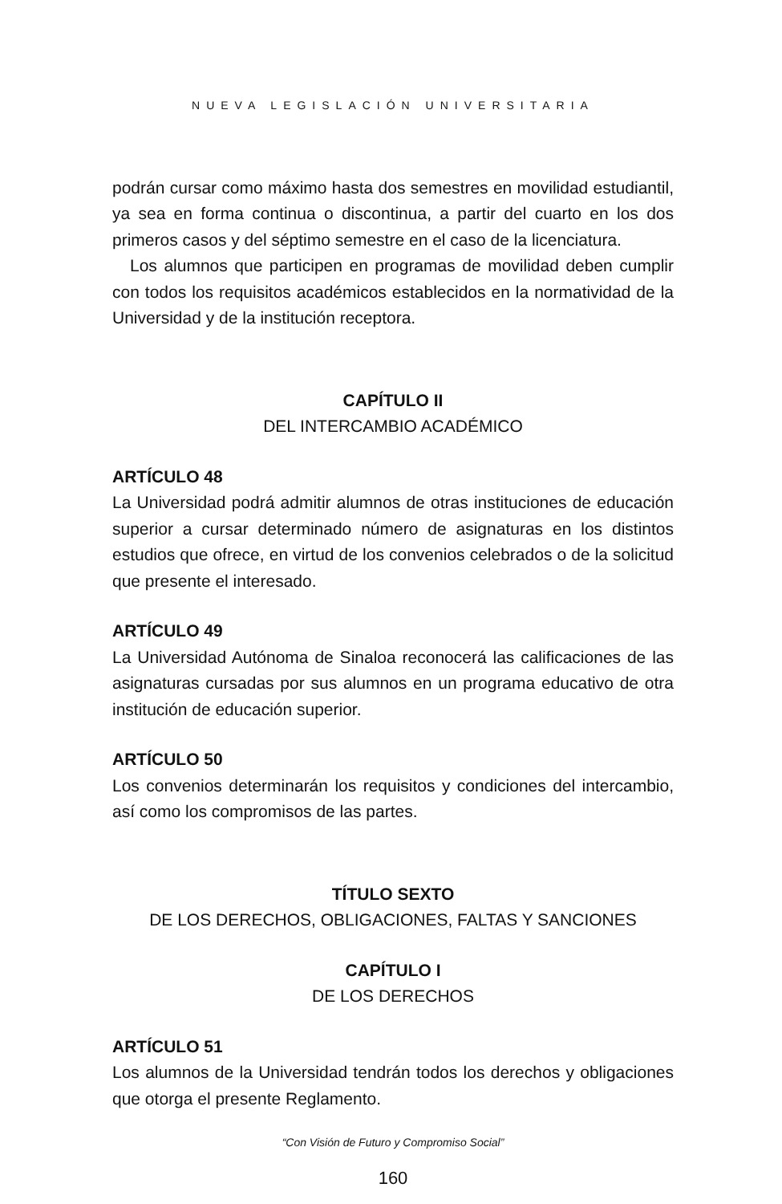NUEVA LEGISLACIÓN UNIVERSITARIA
podrán cursar como máximo hasta dos semestres en movilidad estudiantil, ya sea en forma continua o discontinua, a partir del cuarto en los dos primeros casos y del séptimo semestre en el caso de la licenciatura.
Los alumnos que participen en programas de movilidad deben cumplir con todos los requisitos académicos establecidos en la normatividad de la Universidad y de la institución receptora.
CAPÍTULO II
DEL INTERCAMBIO ACADÉMICO
ARTÍCULO 48
La Universidad podrá admitir alumnos de otras instituciones de educación superior a cursar determinado número de asignaturas en los distintos estudios que ofrece, en virtud de los convenios celebrados o de la solicitud que presente el interesado.
ARTÍCULO 49
La Universidad Autónoma de Sinaloa reconocerá las calificaciones de las asignaturas cursadas por sus alumnos en un programa educativo de otra institución de educación superior.
ARTÍCULO 50
Los convenios determinarán los requisitos y condiciones del intercambio, así como los compromisos de las partes.
TÍTULO SEXTO
DE LOS DERECHOS, OBLIGACIONES, FALTAS Y SANCIONES
CAPÍTULO I
DE LOS DERECHOS
ARTÍCULO 51
Los alumnos de la Universidad tendrán todos los derechos y obligaciones que otorga el presente Reglamento.
“Con Visión de Futuro y Compromiso Social”
160